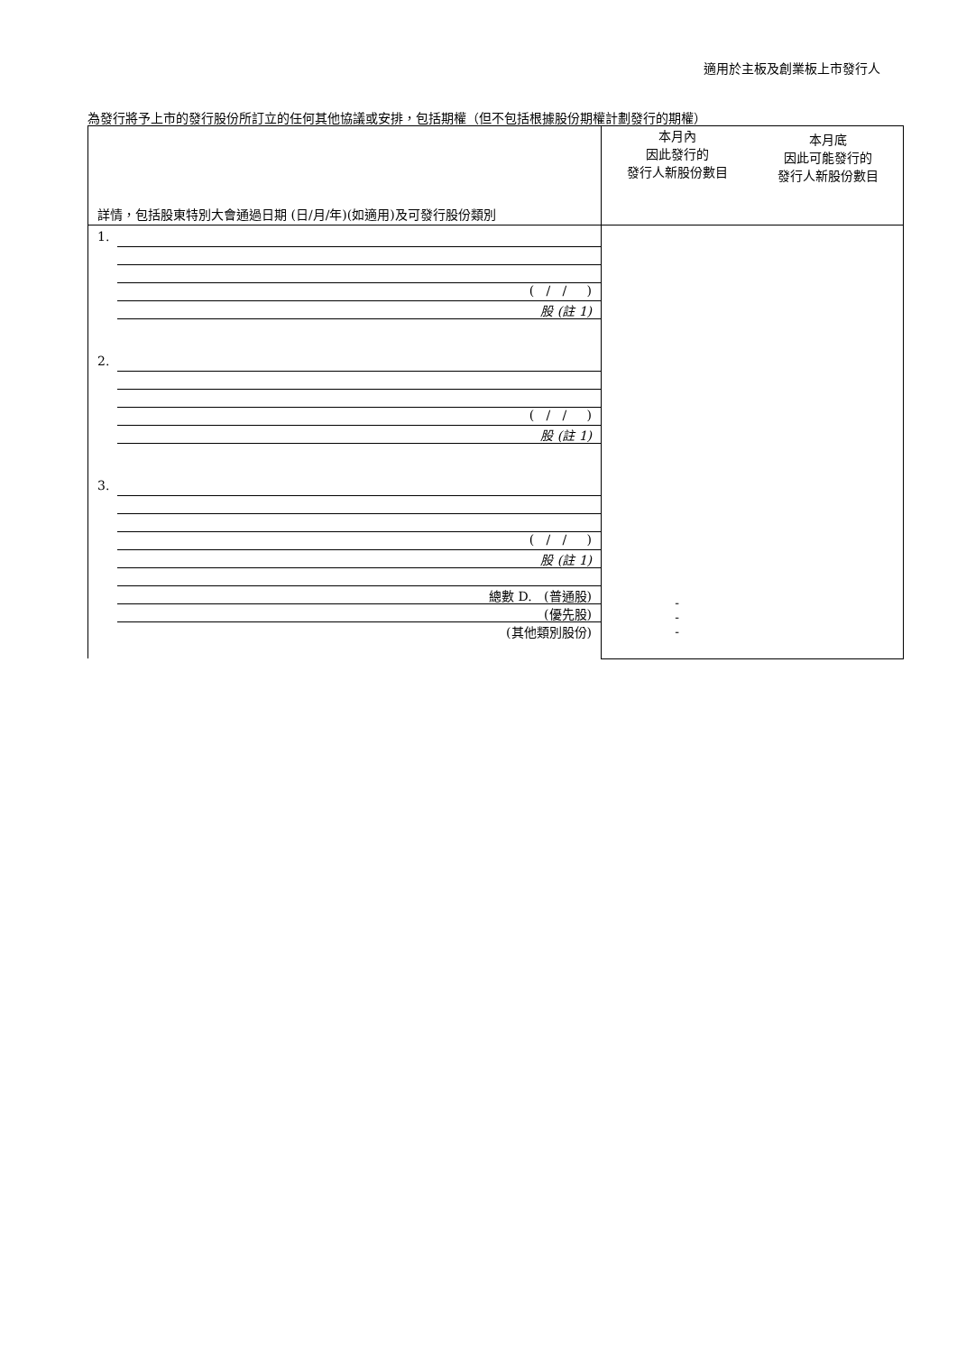適用於主板及創業板上市發行人
為發行將予上市的發行股份所訂立的任何其他協議或安排，包括期權（但不包括根據股份期權計劃發行的期權）
| 詳情，包括股東特別大會通過日期 (日/月/年)(如適用)及可發行股份類別 | 本月內 因此發行的 發行人新股份數目 | 本月底 因此可能發行的 發行人新股份數目 |
| 1. ( / / ) 股 (註 1) 2. ( / / ) 股 (註 1) 3. ( / / ) 股 (註 1) 總數 D. (普通股) (優先股) (其他類別股份) | - - - | |